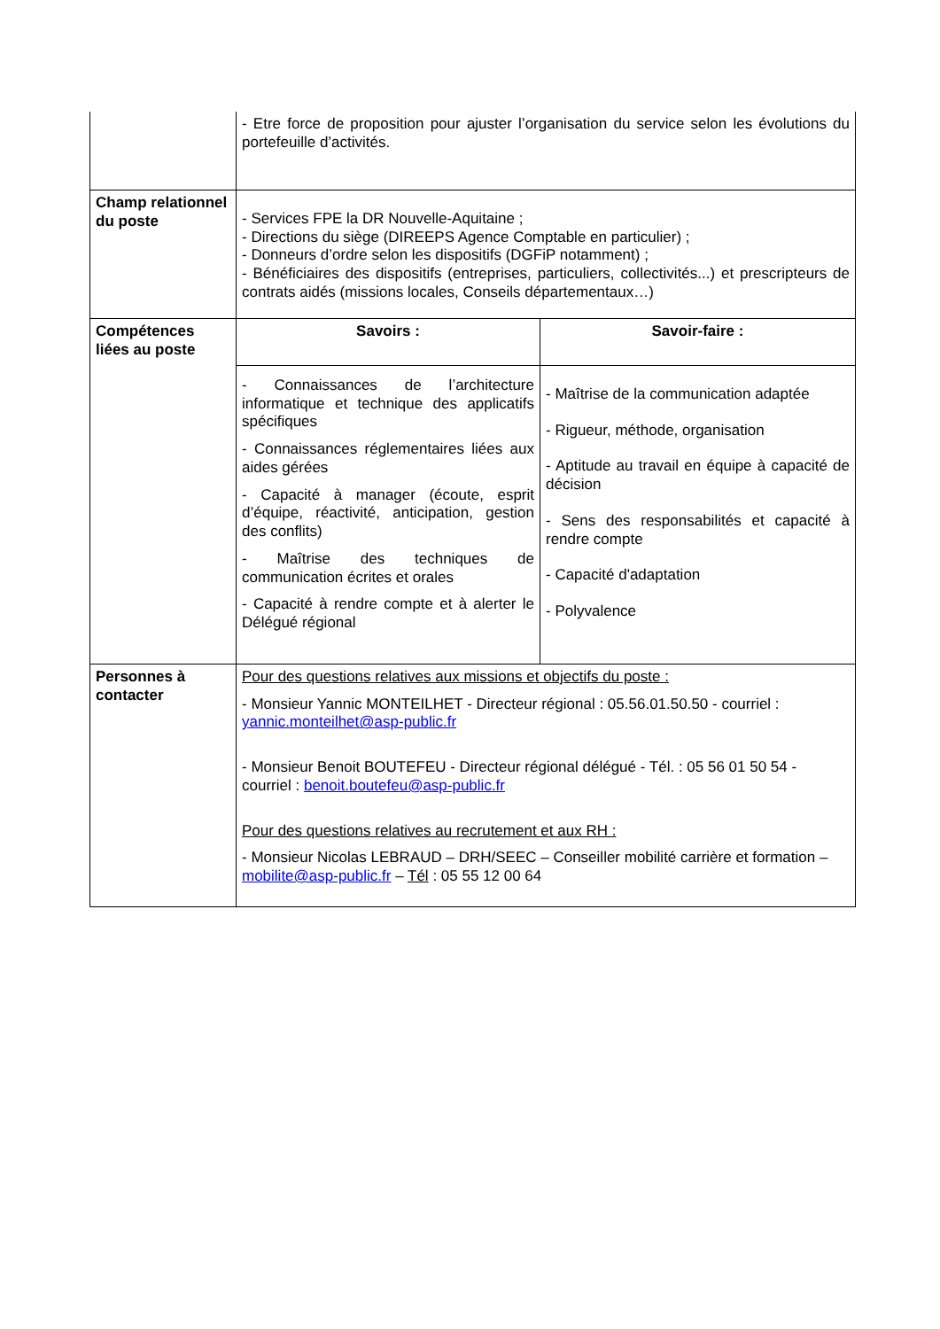| | - Etre force de proposition pour ajuster l’organisation du service selon les évolutions du portefeuille d’activités. | |
| Champ relationnel du poste | - Services FPE la DR Nouvelle-Aquitaine ; - Directions du siège (DIREEPS Agence Comptable en particulier) ; - Donneurs d’ordre selon les dispositifs (DGFiP notamment) ; - Bénéficiaires des dispositifs (entreprises, particuliers, collectivités...) et prescripteurs de contrats aidés (missions locales, Conseils départementaux…) | |
| Compétences liées au poste | Savoirs : | Savoir-faire : |
| | - Connaissances de l’architecture informatique et technique des applicatifs spécifiques - Connaissances réglementaires liées aux aides gérées - Capacité à manager (écoute, esprit d’équipe, réactivité, anticipation, gestion des conflits) - Maîtrise des techniques de communication écrites et orales - Capacité à rendre compte et à alerter le Délégué régional | - Maîtrise de la communication adaptée - Rigueur, méthode, organisation - Aptitude au travail en équipe à capacité de décision - Sens des responsabilités et capacité à rendre compte - Capacité d'adaptation - Polyvalence |
| Personnes à contacter | Pour des questions relatives aux missions et objectifs du poste : - Monsieur Yannic MONTEILHET - Directeur régional : 05.56.01.50.50 - courriel : yannic.monteilhet@asp-public.fr - Monsieur Benoit BOUTEFEU - Directeur régional délégué - Tél. : 05 56 01 50 54 - courriel : benoit.boutefeu@asp-public.fr Pour des questions relatives au recrutement et aux RH : - Monsieur Nicolas LEBRAUD – DRH/SEEC – Conseiller mobilité carrière et formation – mobilite@asp-public.fr – Tél : 05 55 12 00 64 | |